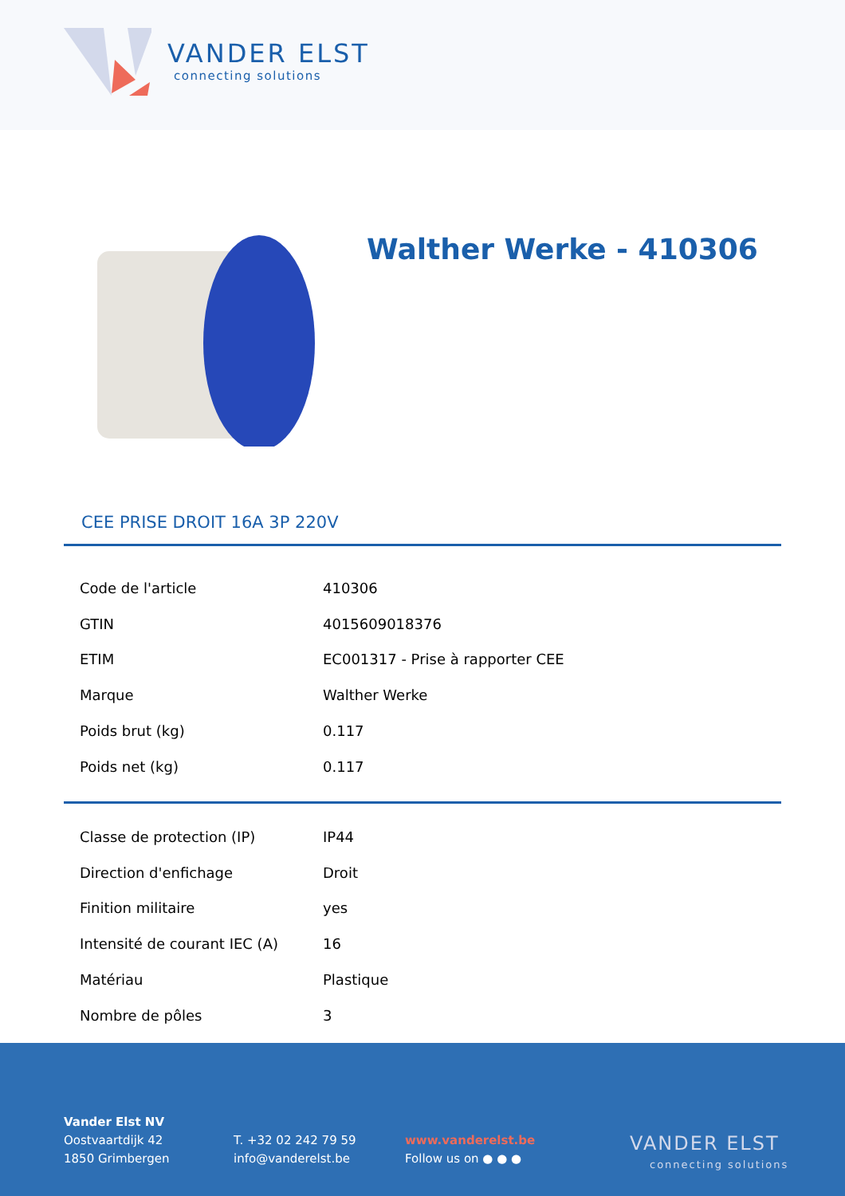VANDER ELST
connecting solutions
Walther Werke - 410306
CEE PRISE DROIT 16A 3P 220V
| Code de l'article | 410306 |
| GTIN | 4015609018376 |
| ETIM | EC001317 - Prise à rapporter CEE |
| Marque | Walther Werke |
| Poids brut (kg) | 0.117 |
| Poids net (kg) | 0.117 |
| Classe de protection (IP) | IP44 |
| Direction d'enfichage | Droit |
| Finition militaire | yes |
| Intensité de courant IEC (A) | 16 |
| Matériau | Plastique |
| Nombre de pôles | 3 |
Vander Elst NV
Oostvaartdijk 42
1850 Grimbergen
T. +32 02 242 79 59
info@vanderelst.be
www.vanderelst.be
Follow us on ● ● ●
VANDER ELST
connecting solutions